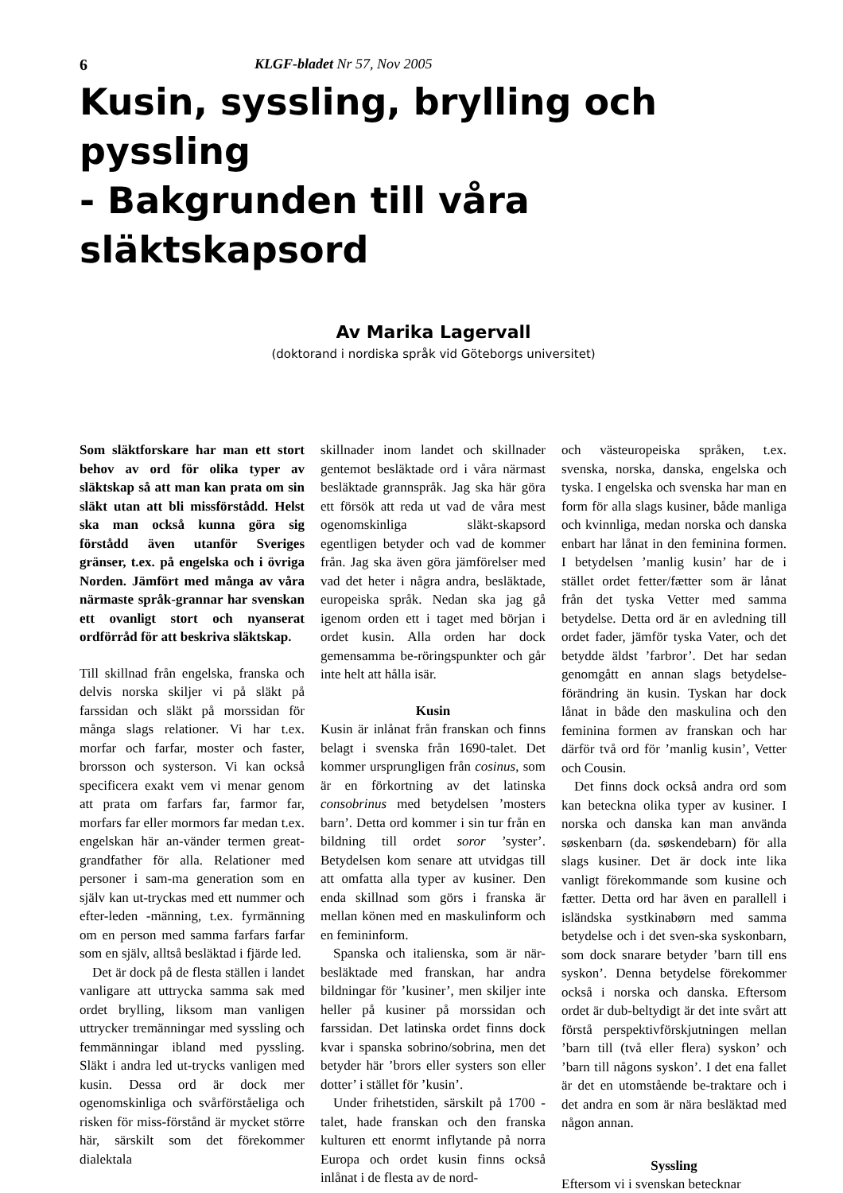6 KLGF-bladet Nr 57, Nov 2005
Kusin, syssling, brylling och pyssling
- Bakgrunden till våra släktskapsord
Av Marika Lagervall
(doktorand i nordiska språk vid Göteborgs universitet)
Som släktforskare har man ett stort behov av ord för olika typer av släktskap så att man kan prata om sin släkt utan att bli missförstådd. Helst ska man också kunna göra sig förstådd även utanför Sveriges gränser, t.ex. på engelska och i övriga Norden. Jämfört med många av våra närmaste språk-grannar har svenskan ett ovanligt stort och nyanserat ordförråd för att beskriva släktskap.
Till skillnad från engelska, franska och delvis norska skiljer vi på släkt på farssidan och släkt på morssidan för många slags relationer. Vi har t.ex. morfar och farfar, moster och faster, brorsson och systerson. Vi kan också specificera exakt vem vi menar genom att prata om farfars far, farmor far, morfars far eller mormors far medan t.ex. engelskan här an-vänder termen great-grandfather för alla. Relationer med personer i sam-ma generation som en själv kan ut-tryckas med ett nummer och efter-leden -männing, t.ex. fyrmänning om en person med samma farfars farfar som en själv, alltså besläktad i fjärde led.
Det är dock på de flesta ställen i landet vanligare att uttrycka samma sak med ordet brylling, liksom man vanligen uttrycker tremänningar med syssling och femmänningar ibland med pyssling. Släkt i andra led ut-trycks vanligen med kusin. Dessa ord är dock mer ogenomskinliga och svårförståeliga och risken för miss-förstånd är mycket större här, särskilt som det förekommer dialektala
skillnader inom landet och skillnader gentemot besläktade ord i våra närmast besläktade grannspråk. Jag ska här göra ett försök att reda ut vad de våra mest ogenomskinliga släkt-skapsord egentligen betyder och vad de kommer från. Jag ska även göra jämförelser med vad det heter i några andra, besläktade, europeiska språk. Nedan ska jag gå igenom orden ett i taget med början i ordet kusin. Alla orden har dock gemensamma be-röringspunkter och går inte helt att hålla isär.
Kusin
Kusin är inlånat från franskan och finns belagt i svenska från 1690-talet. Det kommer ursprungligen från cosinus, som är en förkortning av det latinska consobrinus med betydelsen ’mosters barn’. Detta ord kommer i sin tur från en bildning till ordet soror ’syster’. Betydelsen kom senare att utvidgas till att omfatta alla typer av kusiner. Den enda skillnad som görs i franska är mellan könen med en maskulinform och en femininform.
Spanska och italienska, som är när-besläktade med franskan, har andra bildningar för ’kusiner’, men skiljer inte heller på kusiner på morssidan och farssidan. Det latinska ordet finns dock kvar i spanska sobrino/sobrina, men det betyder här ’brors eller systers son eller dotter’ i stället för ’kusin’.
Under frihetstiden, särskilt på 1700 -talet, hade franskan och den franska kulturen ett enormt inflytande på norra Europa och ordet kusin finns också inlånat i de flesta av de nord-
och västeuropeiska språken, t.ex. svenska, norska, danska, engelska och tyska. I engelska och svenska har man en form för alla slags kusiner, både manliga och kvinnliga, medan norska och danska enbart har lånat in den feminina formen. I betydelsen ’manlig kusin’ har de i stället ordet fetter/fætter som är lånat från det tyska Vetter med samma betydelse. Detta ord är en avledning till ordet fader, jämför tyska Vater, och det betydde äldst ’farbror’. Det har sedan genomgått en annan slags betydelse-förändring än kusin. Tyskan har dock lånat in både den maskulina och den feminina formen av franskan och har därför två ord för ’manlig kusin’, Vetter och Cousin.
Det finns dock också andra ord som kan beteckna olika typer av kusiner. I norska och danska kan man använda søskenbarn (da. søskendebarn) för alla slags kusiner. Det är dock inte lika vanligt förekommande som kusine och fætter. Detta ord har även en parallell i isländska systkinabørn med samma betydelse och i det sven-ska syskonbarn, som dock snarare betyder ’barn till ens syskon’. Denna betydelse förekommer också i norska och danska. Eftersom ordet är dub-beltydigt är det inte svårt att förstå perspektivförskjutningen mellan ’barn till (två eller flera) syskon’ och ’barn till någons syskon’. I det ena fallet är det en utomstående be-traktare och i det andra en som är nära besläktad med någon annan.
Syssling
Eftersom vi i svenskan betecknar